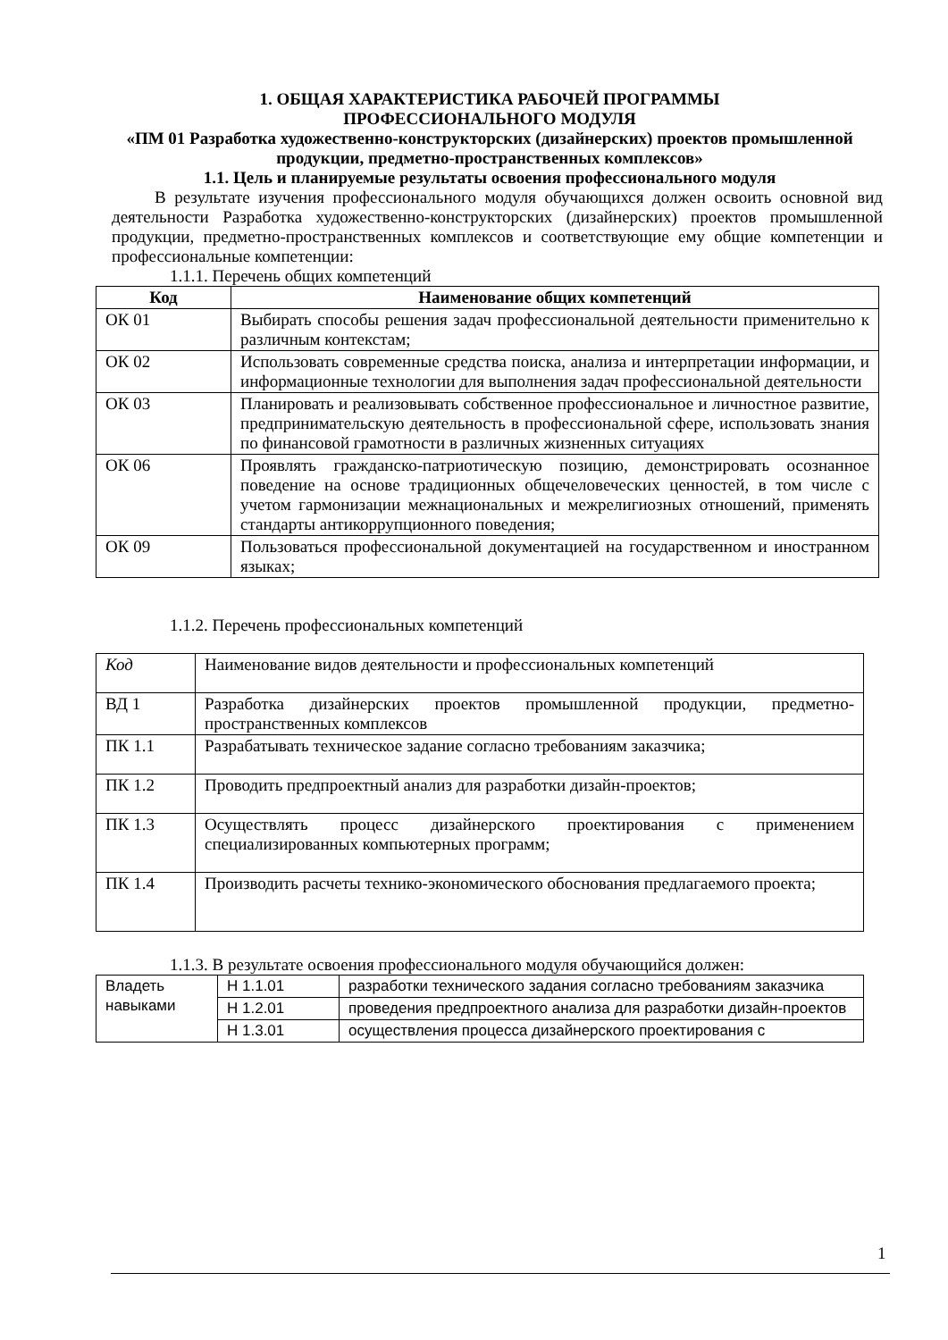1. ОБЩАЯ ХАРАКТЕРИСТИКА РАБОЧЕЙ ПРОГРАММЫ
ПРОФЕССИОНАЛЬНОГО МОДУЛЯ
«ПМ 01 Разработка художественно-конструкторских (дизайнерских) проектов промышленной продукции, предметно-пространственных комплексов»
1.1. Цель и планируемые результаты освоения профессионального модуля
В результате изучения профессионального модуля обучающихся должен освоить основной вид деятельности Разработка художественно-конструкторских (дизайнерских) проектов промышленной продукции, предметно-пространственных комплексов и соответствующие ему общие компетенции и профессиональные компетенции:
1.1.1. Перечень общих компетенций
| Код | Наименование общих компетенций |
| --- | --- |
| ОК 01 | Выбирать способы решения задач профессиональной деятельности применительно к различным контекстам; |
| ОК 02 | Использовать современные средства поиска, анализа и интерпретации информации, и информационные технологии для выполнения задач профессиональной деятельности |
| ОК 03 | Планировать и реализовывать собственное профессиональное и личностное развитие, предпринимательскую деятельность в профессиональной сфере, использовать знания по финансовой грамотности в различных жизненных ситуациях |
| ОК 06 | Проявлять гражданско-патриотическую позицию, демонстрировать осознанное поведение на основе традиционных общечеловеческих ценностей, в том числе с учетом гармонизации межнациональных и межрелигиозных отношений, применять стандарты антикоррупционного поведения; |
| ОК 09 | Пользоваться профессиональной документацией на государственном и иностранном языках; |
1.1.2. Перечень профессиональных компетенций
| Код | Наименование видов деятельности и профессиональных компетенций |
| ВД 1 | Разработка дизайнерских проектов промышленной продукции, предметно-пространственных комплексов |
| ПК 1.1 | Разрабатывать техническое задание согласно требованиям заказчика; |
| ПК 1.2 | Проводить предпроектный анализ для разработки дизайн-проектов; |
| ПК 1.3 | Осуществлять процесс дизайнерского проектирования с применением специализированных компьютерных программ; |
| ПК 1.4 | Производить расчеты технико-экономического обоснования предлагаемого проекта; |
1.1.3. В результате освоения профессионального модуля обучающийся должен:
| Владеть навыками | Н 1.1.01 | разработки технического задания согласно требованиям заказчика |
| | Н 1.2.01 | проведения предпроектного анализа для разработки дизайн-проектов |
| | Н 1.3.01 | осуществления процесса дизайнерского проектирования с |
1